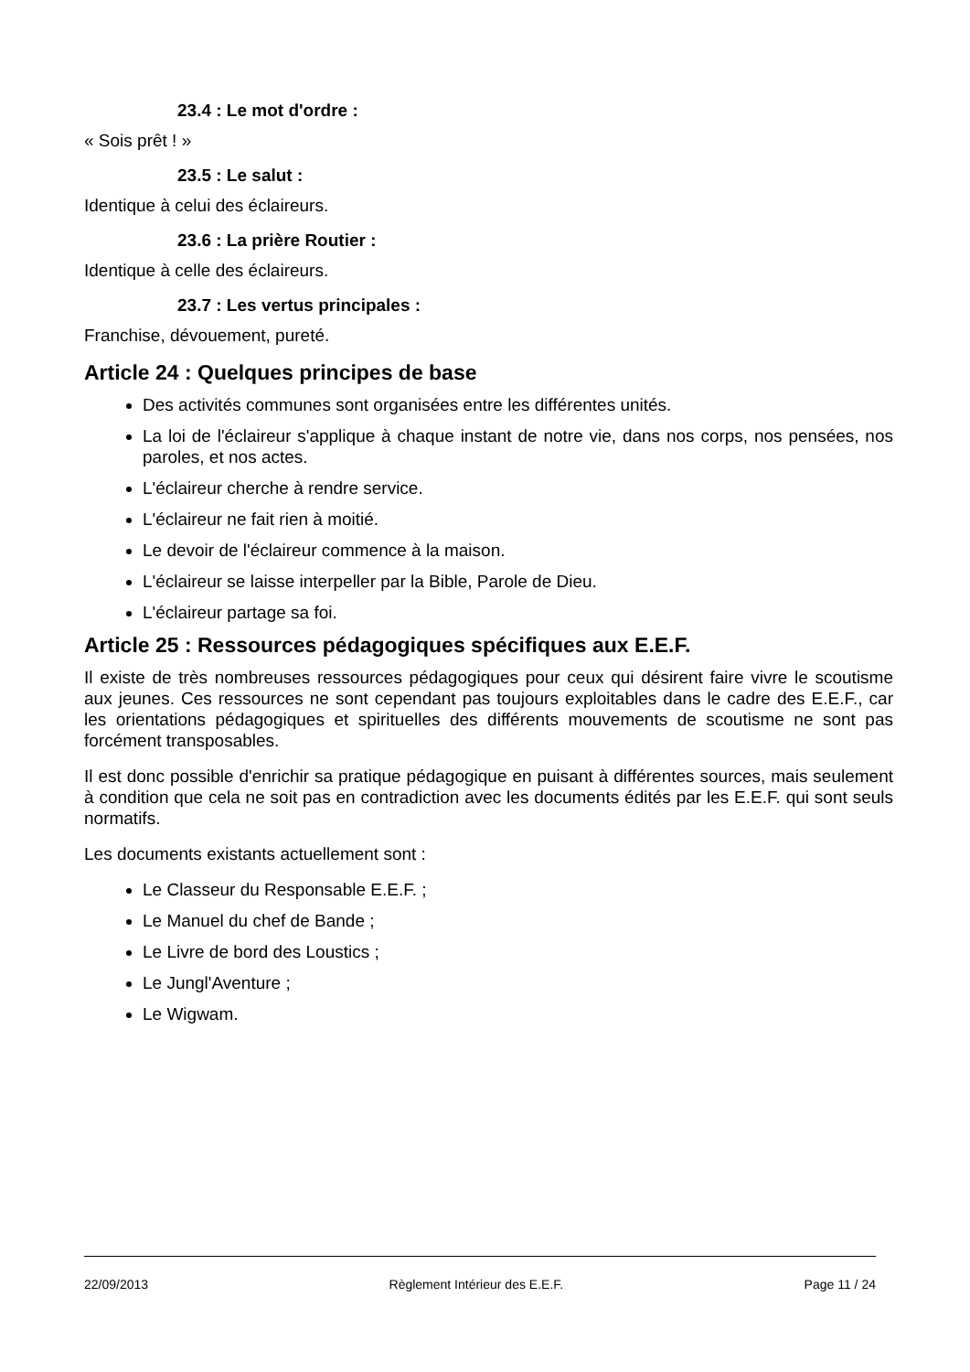23.4 : Le mot d'ordre :
« Sois prêt ! »
23.5 : Le salut :
Identique à celui des éclaireurs.
23.6 : La prière Routier :
Identique à celle des éclaireurs.
23.7 : Les vertus principales :
Franchise, dévouement, pureté.
Article 24 : Quelques principes de base
Des activités communes sont organisées entre les différentes unités.
La loi de l'éclaireur s'applique à chaque instant de notre vie, dans nos corps, nos pensées, nos paroles, et nos actes.
L'éclaireur cherche à rendre service.
L'éclaireur ne fait rien à moitié.
Le devoir de l'éclaireur commence à la maison.
L'éclaireur se laisse interpeller par la Bible, Parole de Dieu.
L'éclaireur partage sa foi.
Article 25 : Ressources pédagogiques spécifiques aux E.E.F.
Il existe de très nombreuses ressources pédagogiques pour ceux qui désirent faire vivre le scoutisme aux jeunes. Ces ressources ne sont cependant pas toujours exploitables dans le cadre des E.E.F., car les orientations pédagogiques et spirituelles des différents mouvements de scoutisme ne sont pas forcément transposables.
Il est donc possible d'enrichir sa pratique pédagogique en puisant à différentes sources, mais seulement à condition que cela ne soit pas en contradiction avec les documents édités par les E.E.F. qui sont seuls normatifs.
Les documents existants actuellement sont :
Le Classeur du Responsable E.E.F. ;
Le Manuel du chef de Bande ;
Le Livre de bord des Loustics ;
Le Jungl'Aventure ;
Le Wigwam.
22/09/2013 Règlement Intérieur des E.E.F. Page 11 / 24